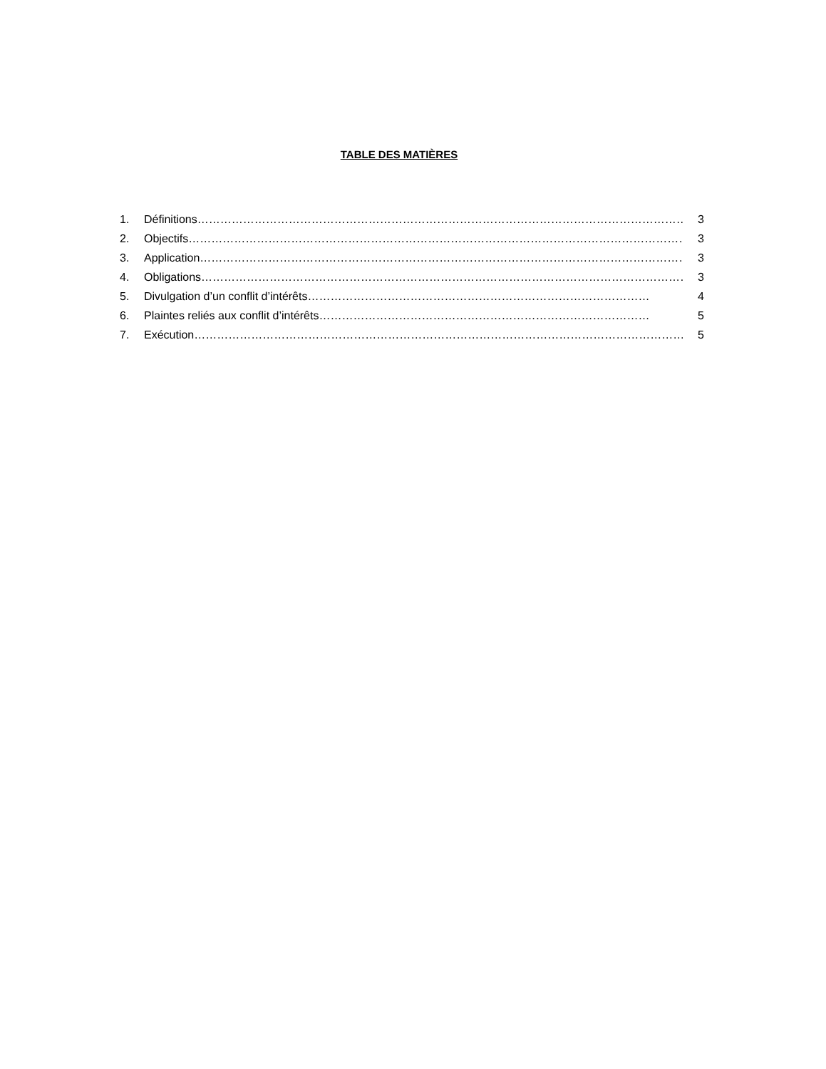TABLE DES MATIÈRES
1. Définitions………………………………………………………………………………………………………………… 3
2. Objectifs…………………………………………………………………………………………………………………… 3
3. Application………………………………………………………………………………………………………………… 3
4. Obligations………………………………………………………………………………………………………………… 3
5. Divulgation d’un conflit d’intérêts……………………………………………………………………………… 4
6. Plaintes reliés aux conflit d’intérêts…………………………………………………………………………… 5
7. Exécution…………………………………………………………………………………………………………………… 5